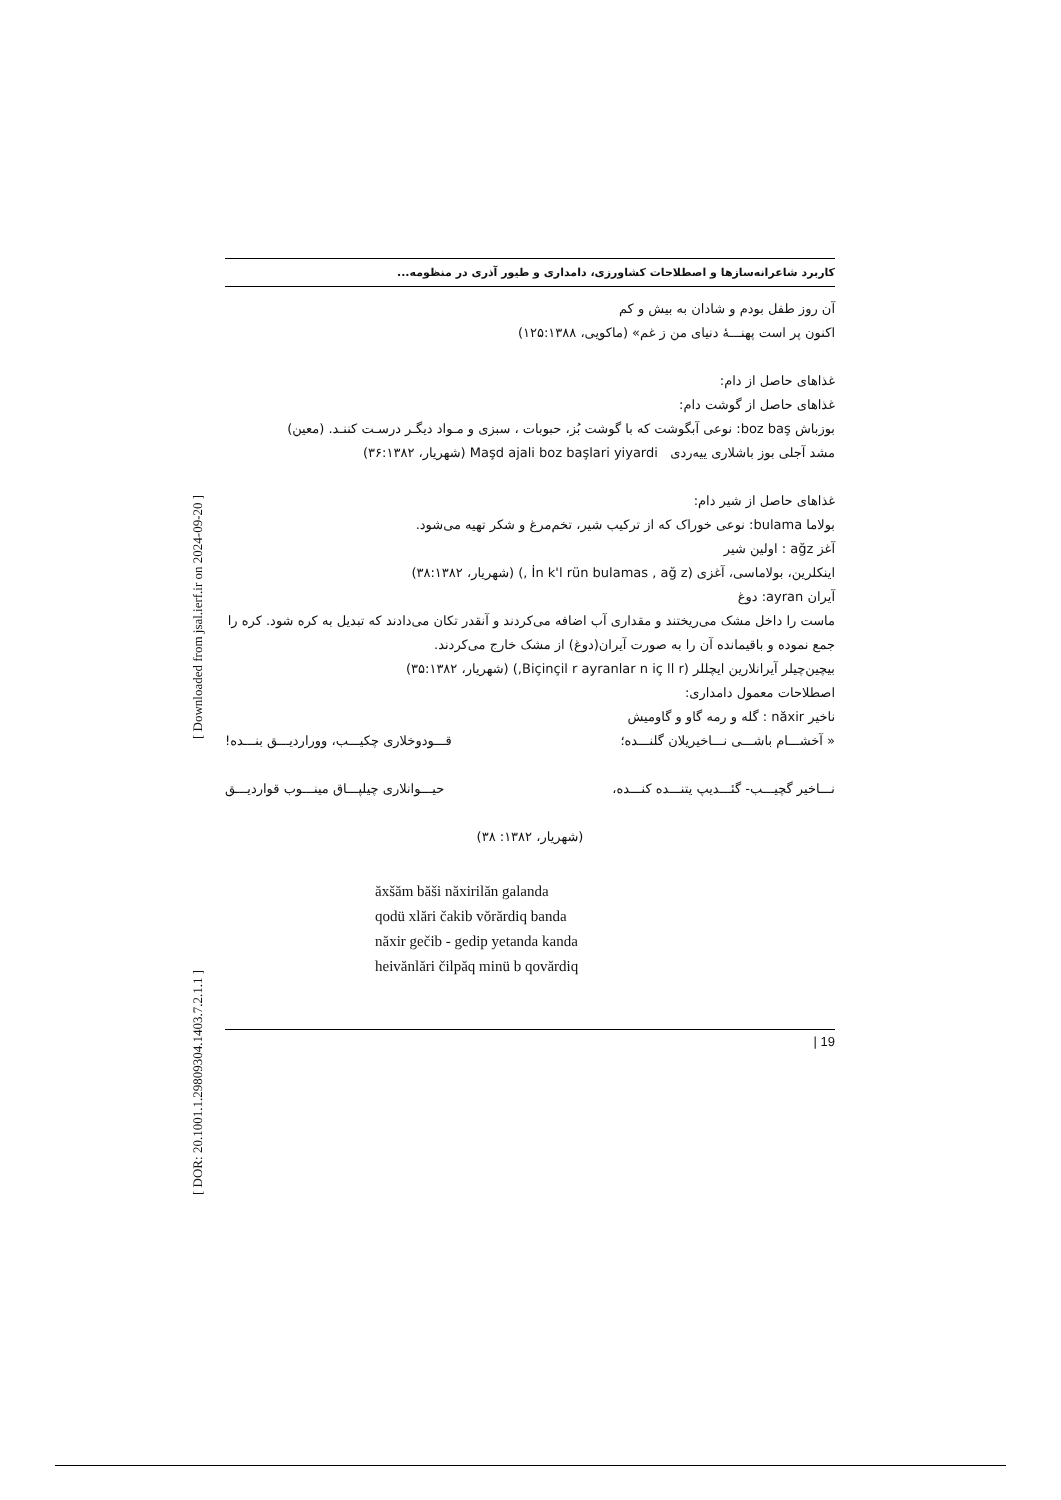[ DOR: 20.1001.1.29809304.1403.7.2.1.1 ] [ Downloaded from jsal.ierf.ir on 2024-09-20 ]
کاربرد شاعرانه‌سازها و اصطلاحات کشاورزی، دامداری و طیور آذری در منظومه...
آن روز طفل بودم و شادان به بیش و کم
اکنون پر است پهنـــهٔ دنیای من ز غم» (ماکویی، ۱۲۵:۱۳۸۸)
غذاهای حاصل از دام:
غذاهای حاصل از گوشت دام:
بوزباش boz baş: نوعی آبگوشت که با گوشت بُز، حبوبات ، سبزی و مـواد دیگـر درسـت کننـد. (معین)
مشد آجلی بوز باشلاری ییه‌ردی Maşd ajali boz başlari yiyardi (شهریار، ۳۶:۱۳۸۲)
غذاهای حاصل از شیر دام:
بولاما bulama: نوعی خوراک که از ترکیب شیر، تخم‌مرغ و شکر تهیه می‌شود.
آغز ağz : اولین شیر
اینکلرین، بولاماسی، آغزی (İn k'l rün bulamas , ağ z ,) (شهریار، ۳۸:۱۳۸۲)
آیران ayran: دوغ
ماست را داخل مشک می‌ریختند و مقداری آب اضافه می‌کردند و آنقدر تکان می‌دادند که تبدیل به کره شود. کره را جمع نموده و باقیمانده آن را به صورت آیران(دوغ) از مشک خارج می‌کردند.
بیچین‌چیلر آیرانلارین ایچللر (Biçinçil r ayranlar n iç ll r,) (شهریار، ۳۵:۱۳۸۲)
اصطلاحات معمول دامداری:
ناخیر năxir : گله و رمه گاو و گاومیش
« آخشـــام باشـــی نـــاخیریلان گلنـــده؛ قـــودوخلاری چکیـــب، وورارديـــق بنـــده!
نـــاخیر گچیـــب- گئـــدیپ یتنـــده کنـــده، حیـــوانلاری چیلپـــاق مینـــوب قواردیـــق
(شهریار، ۱۳۸۲: ۳۸)
ăxšăm băši năxirilăn galanda
qodü xlări čakib vŏrărdiq banda
năxir gečib - gedip yetanda kanda
heivănlări čilpăq minü b qovărdiq
| 19